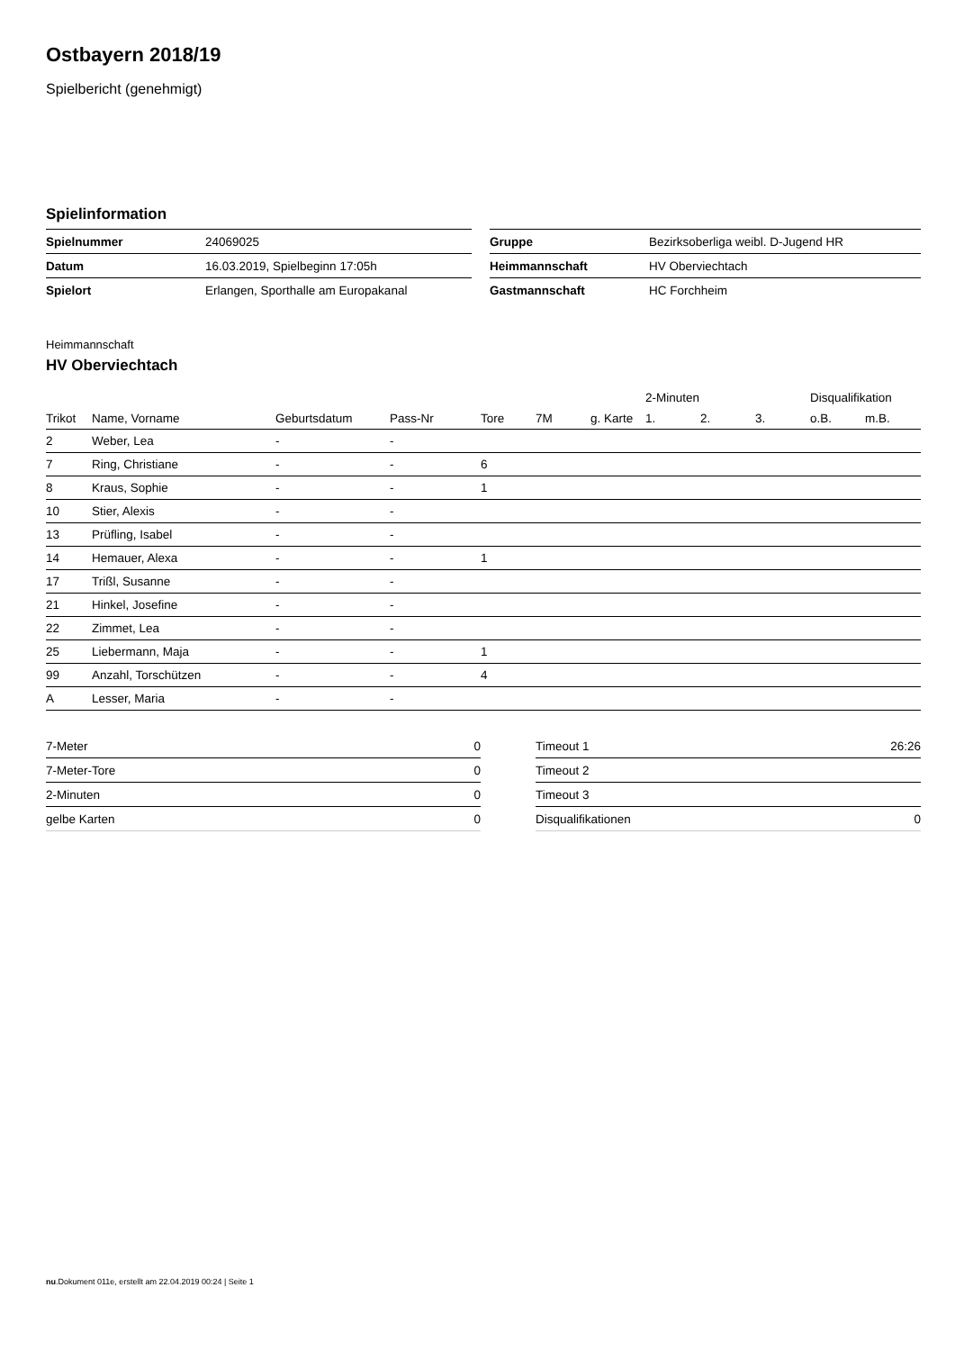Ostbayern 2018/19
Spielbericht (genehmigt)
Spielinformation
| Spielnummer | 24069025 | | Gruppe | Bezirksoberliga weibl. D-Jugend HR |
| Datum | 16.03.2019, Spielbeginn 17:05h | | Heimmannschaft | HV Oberviechtach |
| Spielort | Erlangen, Sporthalle am Europakanal | | Gastmannschaft | HC Forchheim |
Heimmannschaft
HV Oberviechtach
| | | | | | | | 2-Minuten | | | Disqualifikation | |
| --- | --- | --- | --- | --- | --- | --- | --- | --- | --- | --- | --- |
| Trikot | Name, Vorname | Geburtsdatum | Pass-Nr | Tore | 7M | g. Karte | 1. | 2. | 3. | o.B. | m.B. |
| 2 | Weber, Lea | - | - | | | | | | | | |
| 7 | Ring, Christiane | - | - | 6 | | | | | | | |
| 8 | Kraus, Sophie | - | - | 1 | | | | | | | |
| 10 | Stier, Alexis | - | - | | | | | | | | |
| 13 | Prüfling, Isabel | - | - | | | | | | | | |
| 14 | Hemauer, Alexa | - | - | 1 | | | | | | | |
| 17 | Trißl, Susanne | - | - | | | | | | | | |
| 21 | Hinkel, Josefine | - | - | | | | | | | | |
| 22 | Zimmet, Lea | - | - | | | | | | | | |
| 25 | Liebermann, Maja | - | - | 1 | | | | | | | |
| 99 | Anzahl, Torschützen | - | - | 4 | | | | | | | |
| A | Lesser, Maria | - | - | | | | | | | | |
| 7-Meter | 0 |
| 7-Meter-Tore | 0 |
| 2-Minuten | 0 |
| gelbe Karten | 0 |
| Timeout 1 | 26:26 |
| Timeout 2 | |
| Timeout 3 | |
| Disqualifikationen | 0 |
nu.Dokument 011e, erstellt am 22.04.2019 00:24 | Seite 1